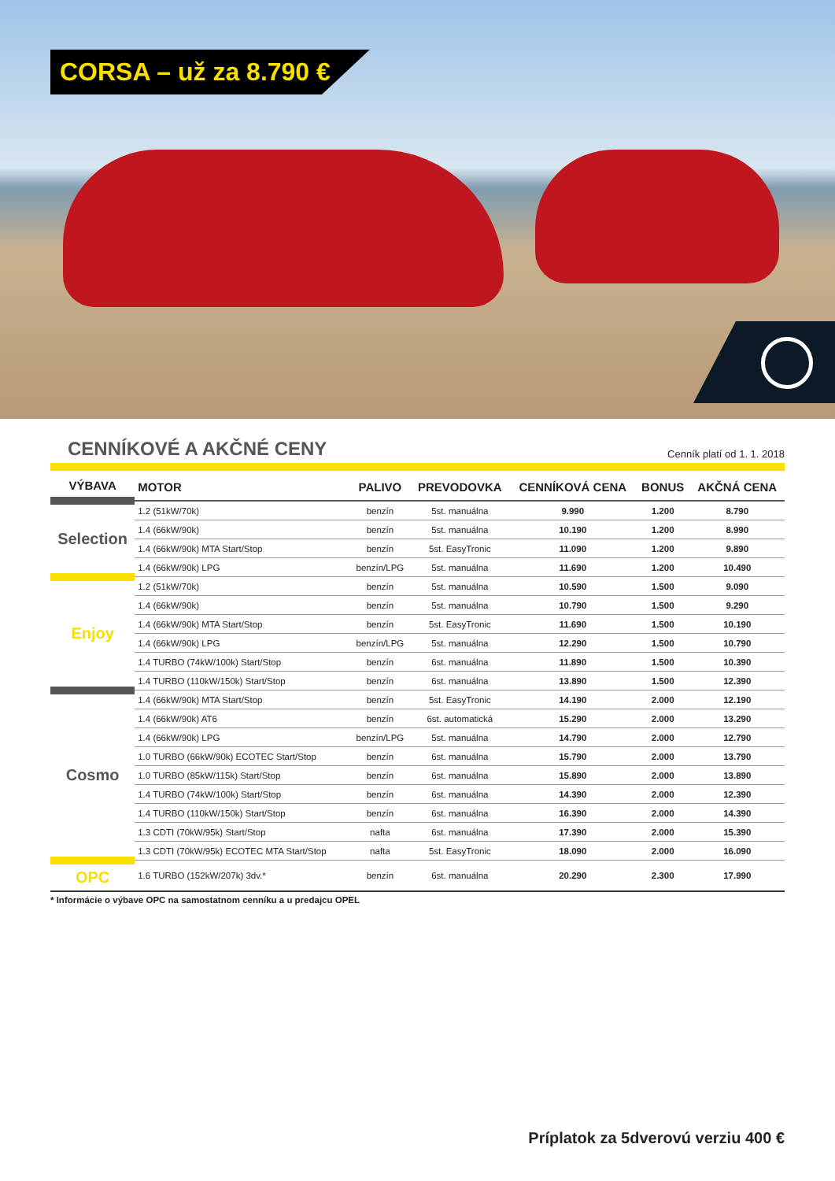CORSA – už za 8.790 €
CENNÍKOVÉ A AKČNÉ CENY
Cenník platí od 1. 1. 2018
| VÝBAVA | MOTOR | PALIVO | PREVODOVKA | CENNÍKOVÁ CENA | BONUS | AKČNÁ CENA |
| --- | --- | --- | --- | --- | --- | --- |
| Selection | 1.2 (51kW/70k) | benzín | 5st. manuálna | 9.990 | 1.200 | 8.790 |
| | 1.4 (66kW/90k) | benzín | 5st. manuálna | 10.190 | 1.200 | 8.990 |
| | 1.4 (66kW/90k) MTA Start/Stop | benzín | 5st. EasyTronic | 11.090 | 1.200 | 9.890 |
| | 1.4 (66kW/90k) LPG | benzín/LPG | 5st. manuálna | 11.690 | 1.200 | 10.490 |
| Enjoy | 1.2 (51kW/70k) | benzín | 5st. manuálna | 10.590 | 1.500 | 9.090 |
| | 1.4 (66kW/90k) | benzín | 5st. manuálna | 10.790 | 1.500 | 9.290 |
| | 1.4 (66kW/90k) MTA Start/Stop | benzín | 5st. EasyTronic | 11.690 | 1.500 | 10.190 |
| | 1.4 (66kW/90k) LPG | benzín/LPG | 5st. manuálna | 12.290 | 1.500 | 10.790 |
| | 1.4 TURBO (74kW/100k) Start/Stop | benzín | 6st. manuálna | 11.890 | 1.500 | 10.390 |
| | 1.4 TURBO (110kW/150k) Start/Stop | benzín | 6st. manuálna | 13.890 | 1.500 | 12.390 |
| Cosmo | 1.4 (66kW/90k) MTA Start/Stop | benzín | 5st. EasyTronic | 14.190 | 2.000 | 12.190 |
| | 1.4 (66kW/90k) AT6 | benzín | 6st. automatická | 15.290 | 2.000 | 13.290 |
| | 1.4 (66kW/90k) LPG | benzín/LPG | 5st. manuálna | 14.790 | 2.000 | 12.790 |
| | 1.0 TURBO (66kW/90k) ECOTEC Start/Stop | benzín | 6st. manuálna | 15.790 | 2.000 | 13.790 |
| | 1.0 TURBO (85kW/115k) Start/Stop | benzín | 6st. manuálna | 15.890 | 2.000 | 13.890 |
| | 1.4 TURBO (74kW/100k) Start/Stop | benzín | 6st. manuálna | 14.390 | 2.000 | 12.390 |
| | 1.4 TURBO (110kW/150k) Start/Stop | benzín | 6st. manuálna | 16.390 | 2.000 | 14.390 |
| | 1.3 CDTI (70kW/95k) Start/Stop | nafta | 6st. manuálna | 17.390 | 2.000 | 15.390 |
| | 1.3 CDTI (70kW/95k) ECOTEC MTA Start/Stop | nafta | 5st. EasyTronic | 18.090 | 2.000 | 16.090 |
| OPC | 1.6 TURBO (152kW/207k) 3dv.* | benzín | 6st. manuálna | 20.290 | 2.300 | 17.990 |
* Informácie o výbave OPC na samostatnom cenníku a u predajcu OPEL
Príplatok za 5dverovú verziu 400 €